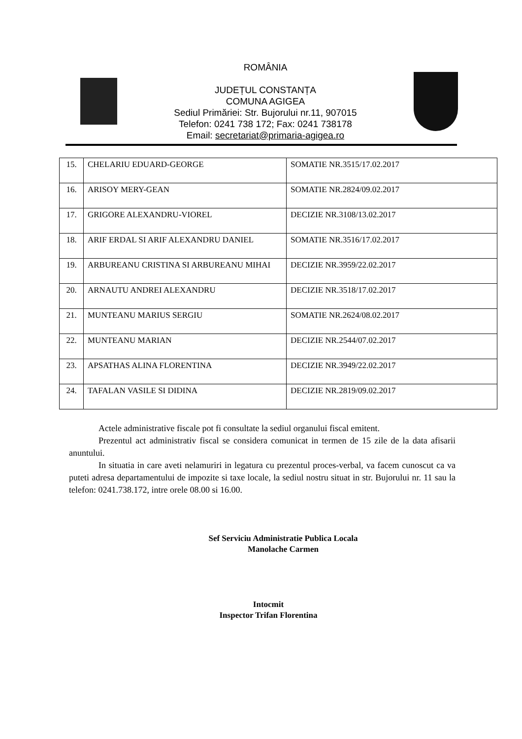ROMÂNIA
JUDEȚUL CONSTANȚA
COMUNA AGIGEA
Sediul Primăriei: Str. Bujorului nr.11, 907015
Telefon: 0241 738 172; Fax: 0241 738178
Email: secretariat@primaria-agigea.ro
| 15. | CHELARIU EDUARD-GEORGE | SOMATIE NR.3515/17.02.2017 |
| 16. | ARISOY MERY-GEAN | SOMATIE NR.2824/09.02.2017 |
| 17. | GRIGORE ALEXANDRU-VIOREL | DECIZIE NR.3108/13.02.2017 |
| 18. | ARIF ERDAL SI ARIF ALEXANDRU DANIEL | SOMATIE NR.3516/17.02.2017 |
| 19. | ARBUREANU CRISTINA SI ARBUREANU MIHAI | DECIZIE NR.3959/22.02.2017 |
| 20. | ARNAUTU ANDREI ALEXANDRU | DECIZIE NR.3518/17.02.2017 |
| 21. | MUNTEANU MARIUS SERGIU | SOMATIE NR.2624/08.02.2017 |
| 22. | MUNTEANU MARIAN | DECIZIE NR.2544/07.02.2017 |
| 23. | APSATHAS ALINA FLORENTINA | DECIZIE NR.3949/22.02.2017 |
| 24. | TAFALAN VASILE SI DIDINA | DECIZIE NR.2819/09.02.2017 |
Actele administrative fiscale pot fi consultate la sediul organului fiscal emitent.
Prezentul act administrativ fiscal se considera comunicat in termen de 15 zile de la data afisarii anuntului.
In situatia in care aveti nelamuriri in legatura cu prezentul proces-verbal, va facem cunoscut ca va puteti adresa departamentului de impozite si taxe locale, la sediul nostru situat in str. Bujorului nr. 11 sau la telefon: 0241.738.172, intre orele 08.00 si 16.00.
Sef Serviciu Administratie Publica Locala
Manolache Carmen
Intocmit
Inspector Trifan Florentina